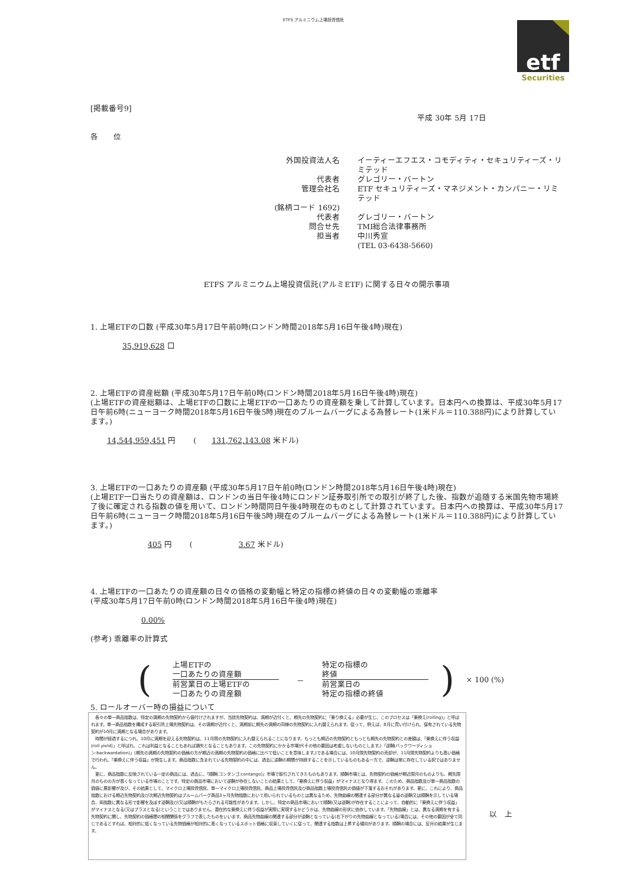ETFS アルミニウム上場投資信託
etf
Securities
[掲載番号9]
平成 30年 5月 17日
各　　位
外国投資法人名 イーティーエフエス・コモディティ・セキュリティーズ・リミテッド 代表者 グレゴリー・バートン 管理会社名 ETF セキュリティーズ・マネジメント・カンパニー・リミテッド (銘柄コード 1692) 代表者 グレゴリー・バートン 問合せ先 TMI総合法律事務所 担当者 中川秀宣 (TEL 03-6438-5660)
ETFS アルミニウム上場投資信託(アルミETF) に関する日々の開示事項
1. 上場ETFの口数 (平成30年5月17日午前0時(ロンドン時間2018年5月16日午後4時)現在)
35,919,628 口
2. 上場ETFの資産総額 (平成30年5月17日午前0時(ロンドン時間2018年5月16日午後4時)現在)
(上場ETFの資産総額は、上場ETFの口数に上場ETFの一口あたりの資産額を乗して計算しています。日本円への換算は、平成30年5月17日午前6時(ニューヨーク時間2018年5月16日午後5時)現在のブルームバーグによる為替レート(1米ドル＝110.388円)により計算しています。)
14,544,959,451 円 　　(　　131,762,143.08 米ドル)
3. 上場ETFの一口あたりの資産額 (平成30年5月17日午前0時(ロンドン時間2018年5月16日午後4時)現在)
(上場ETF一口当たりの資産額は、ロンドンの当日午後4時にロンドン証券取引所での取引が終了した後、指数が追随する米国先物市場終了後に確定される指数の値を用いて、ロンドン時間同日午後4時現在のものとして計算されています。日本円への換算は、平成30年5月17日午前6時(ニューヨーク時間2018年5月16日午後5時)現在のブルームバーグによる為替レート(1米ドル＝110.388円)により計算しています。)
405 円 　　(　　　　　　3.67 米ドル)
4. 上場ETFの一口あたりの資産額の日々の価格の変動幅と特定の指標の終値の日々の変動幅の乖離率
(平成30年5月17日午前0時(ロンドン時間2018年5月16日午後4時)現在)
0.00%
(参考) 乖離率の計算式
(
上場ETFの
一口あたりの資産額
前営業日の上場ETFの
一口あたりの資産額
－
特定の指標の
終値
前営業日の
特定の指標の終値
) × 100 (%)
5. ロールオーバー時の損益について
　各々の単一商品指数は、特定の満期の先物契約から値付けされますが、当該先物契約は、満期が近付くと、期先の先物契約に「乗り換える」必要が生じ、このプロセスは「乗換え(rolling)」と呼ばれます。単一商品指数を構成する取引所上場先物契約は、その満期が近付くと、満期前に期先の満期の同様の先物契約に入れ替えられます。従って、例えば、8月に買い付けられ、保有されている先物契約が10月に満期となる場合があります。
　時間が経過するにつれ、10月に満期を迎える先物契約は、11月限の先物契約に入れ替えられることになります。もっとも期近の先物契約ともっとも期先の先物契約との差額は、「乗換えに伴う収益(roll yield)」と呼ばれ、これは利益となることもあれば損失となることもあります。この先物契約にかかる市場が(その他の要因は考慮しないものとします。)「逆鞘(バックワーディション:backwardation)」(期先の満期の先物契約の価格の方が期近の満期の先物契約の価格に比べて低いことを意味します。)である場合には、10月限先物契約の売却が、11月限先物契約よりも高い価格で行われ、「乗換えに伴う収益」が発生します。商品指数に含まれている先物契約の中には、過去に逆鞘の期間が持続することを示しているものもある一方で、逆鞘は常に存在している訳ではありません。
　更に、商品指数に反映されている一定の商品には、過去に、「順鞘(コンタンゴ:contango)」市場で取引されてきたものもあります。順鞘市場とは、先物契約の価格が期近限月のものよりも、期先限月のものの方が高くなっている市場のことです。特定の商品市場において逆鞘が存在しないことの結果として、「乗換えに伴う収益」がマイナスとなり得ます。このため、商品指数及び単一商品指数の価値に悪影響が及び、その結果として、マイクロ上場投資信託、単一マイクロ上場投資信託、商品上場投資信託及び商品指数上場投資信託の価値が下落するおそれがあります。更に、これにより、商品指数における期近先物契約及び次期近先物契約はブルームバーグ商品3ヶ月先物指数において用いられているものとは異なるため、先物曲線の関連する部分が異なる量の逆鞘又は順鞘を示している場合、両指数に異なる形で影響を及ぼす逆鞘及び/又は順鞘がもたらされる可能性があります。しかし、特定の商品市場において順鞘(又は逆鞘)が存在することによって、自動的に「乗換えに伴う収益」がマイナスとなる(又はプラスとなる)ということではありません。潜在的な乗換えに伴う収益が実際に実現するかどうかは、先物曲線の形状に依存しています。「先物曲線」とは、異なる満期を有する先物契約に関し、先物契約の価格間の相関関係をグラフで表したものをいいます。商品先物曲線の関連する部分が逆鞘となっている(右下がりの先物曲線となっている)場合には、その他の要因が全て同じであるとすれば、相対的に低くなっている先物価格が相対的に高くなっているスポット価格に収束していくに従って、関連する指数は上昇する傾向があります。順鞘の場合には、反対の結果が生じます。
以　上